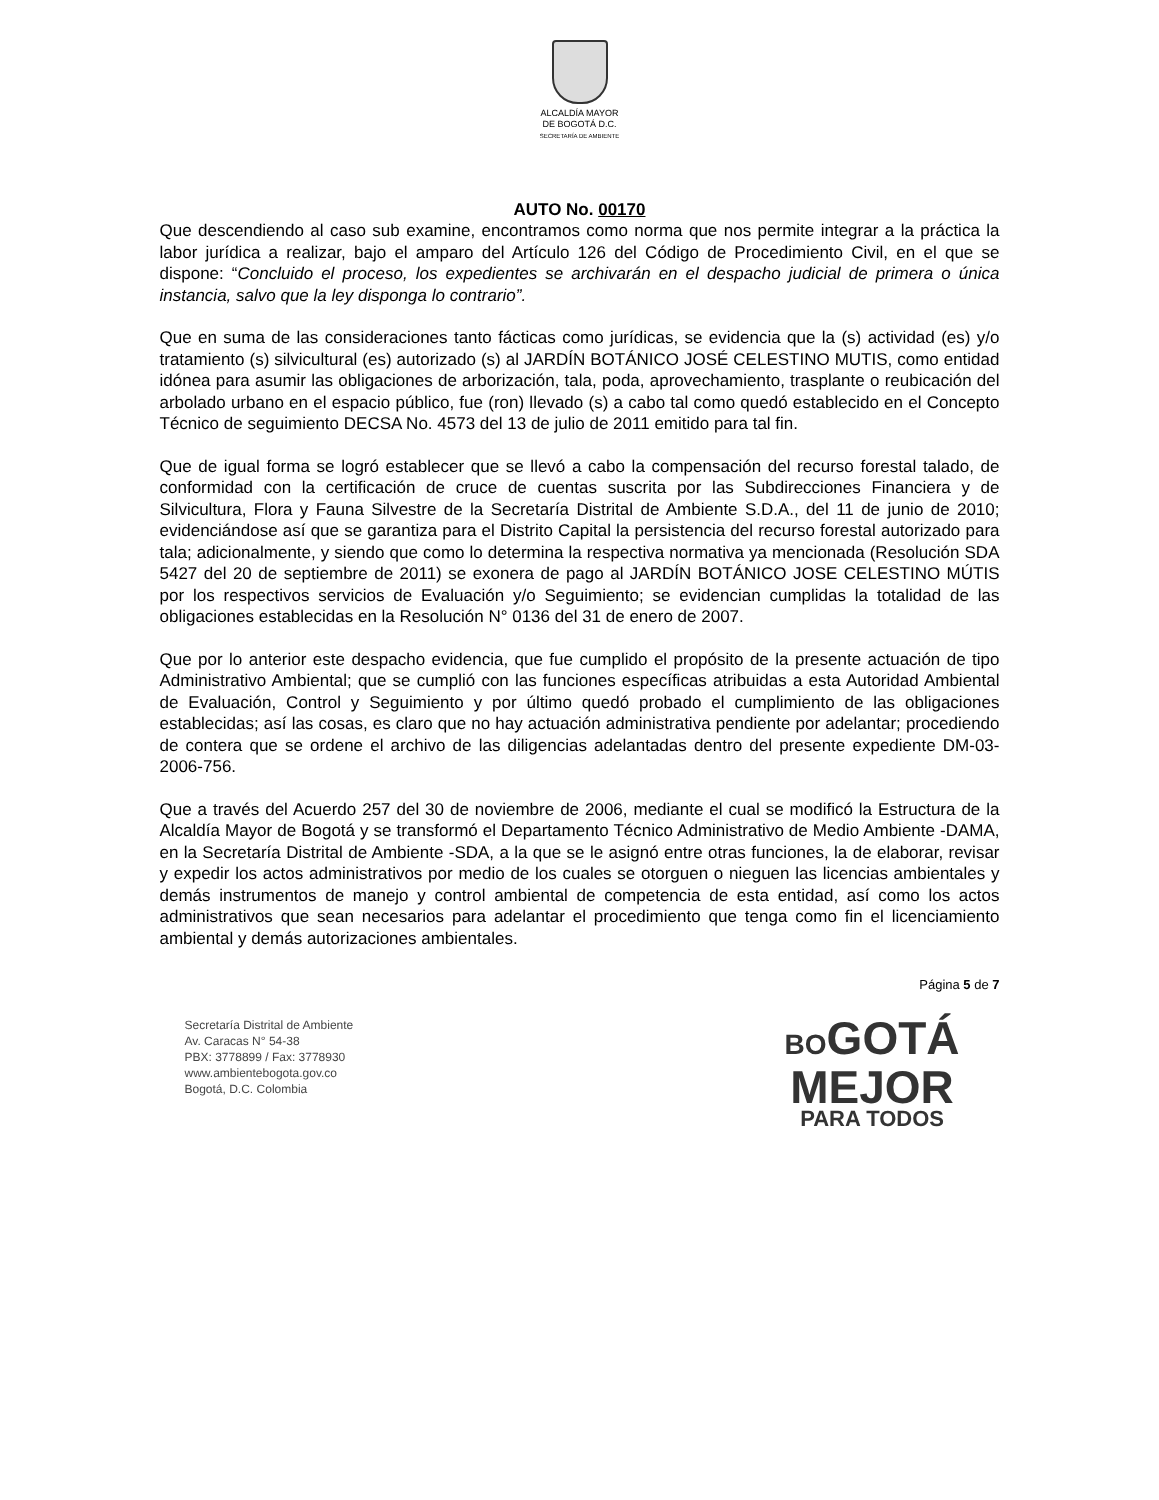ALCALDÍA MAYOR
DE BOGOTÁ D.C.
SECRETARÍA DE AMBIENTE
AUTO No. 00170
Que descendiendo al caso sub examine, encontramos como norma que nos permite integrar a la práctica la labor jurídica a realizar, bajo el amparo del Artículo 126 del Código de Procedimiento Civil, en el que se dispone: “Concluido el proceso, los expedientes se archivarán en el despacho judicial de primera o única instancia, salvo que la ley disponga lo contrario”.
Que en suma de las consideraciones tanto fácticas como jurídicas, se evidencia que la (s) actividad (es) y/o tratamiento (s) silvicultural (es) autorizado (s) al JARDÍN BOTÁNICO JOSÉ CELESTINO MUTIS, como entidad idónea para asumir las obligaciones de arborización, tala, poda, aprovechamiento, trasplante o reubicación del arbolado urbano en el espacio público, fue (ron) llevado (s) a cabo tal como quedó establecido en el Concepto Técnico de seguimiento DECSA No. 4573 del 13 de julio de 2011 emitido para tal fin.
Que de igual forma se logró establecer que se llevó a cabo la compensación del recurso forestal talado, de conformidad con la certificación de cruce de cuentas suscrita por las Subdirecciones Financiera y de Silvicultura, Flora y Fauna Silvestre de la Secretaría Distrital de Ambiente S.D.A., del 11 de junio de 2010; evidenciándose así que se garantiza para el Distrito Capital la persistencia del recurso forestal autorizado para tala; adicionalmente, y siendo que como lo determina la respectiva normativa ya mencionada (Resolución SDA 5427 del 20 de septiembre de 2011) se exonera de pago al JARDÍN BOTÁNICO JOSE CELESTINO MÚTIS por los respectivos servicios de Evaluación y/o Seguimiento; se evidencian cumplidas la totalidad de las obligaciones establecidas en la Resolución N° 0136 del 31 de enero de 2007.
Que por lo anterior este despacho evidencia, que fue cumplido el propósito de la presente actuación de tipo Administrativo Ambiental; que se cumplió con las funciones específicas atribuidas a esta Autoridad Ambiental de Evaluación, Control y Seguimiento y por último quedó probado el cumplimiento de las obligaciones establecidas; así las cosas, es claro que no hay actuación administrativa pendiente por adelantar; procediendo de contera que se ordene el archivo de las diligencias adelantadas dentro del presente expediente DM-03-2006-756.
Que a través del Acuerdo 257 del 30 de noviembre de 2006, mediante el cual se modificó la Estructura de la Alcaldía Mayor de Bogotá y se transformó el Departamento Técnico Administrativo de Medio Ambiente -DAMA, en la Secretaría Distrital de Ambiente -SDA, a la que se le asignó entre otras funciones, la de elaborar, revisar y expedir los actos administrativos por medio de los cuales se otorguen o nieguen las licencias ambientales y demás instrumentos de manejo y control ambiental de competencia de esta entidad, así como los actos administrativos que sean necesarios para adelantar el procedimiento que tenga como fin el licenciamiento ambiental y demás autorizaciones ambientales.
Página 5 de 7
Secretaría Distrital de Ambiente
Av. Caracas N° 54-38
PBX: 3778899 / Fax: 3778930
www.ambientebogota.gov.co
Bogotá, D.C. Colombia
BOGOTÁ
MEJOR
PARA TODOS